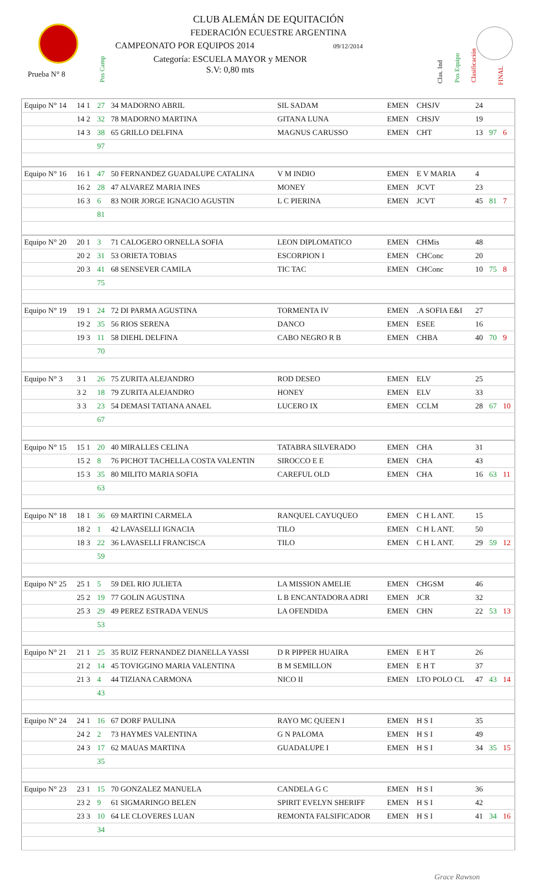CLUB ALEMÁN DE EQUITACIÓN
FEDERACIÓN ECUESTRE ARGENTINA
CAMPEONATO POR EQUIPOS 2014 09/12/2014
Categoría: ESCUELA MAYOR y MENOR
S.V: 0,80 mts
Prueba N° 8
Pos Camp
Clas. Ind
Pos Equipo
Clasificación
FINAL
| Equipo N° 14 | 14 1 | 27 | 34 MADORNO ABRIL | SIL SADAM | EMEN | CHSJV | 24 | | |
| | 14 2 | 32 | 78 MADORNO MARTINA | GITANA LUNA | EMEN | CHSJV | 19 | | |
| | 14 3 | 38 | 65 GRILLO DELFINA | MAGNUS CARUSSO | EMEN | CHT | 13 | 97 | 6 |
| | | 97 | | | | | | | |
| Equipo N° 16 | 16 1 | 47 | 50 FERNANDEZ GUADALUPE CATALINA | V M INDIO | EMEN | E V MARIA | 4 | | |
| | 16 2 | 28 | 47 ALVAREZ MARIA INES | MONEY | EMEN | JCVT | 23 | | |
| | 16 3 | 6 | 83 NOIR JORGE IGNACIO AGUSTIN | L C PIERINA | EMEN | JCVT | 45 | 81 | 7 |
| | | 81 | | | | | | | |
| Equipo N° 20 | 20 1 | 3 | 71 CALOGERO ORNELLA SOFIA | LEON DIPLOMATICO | EMEN | CHMis | 48 | | |
| | 20 2 | 31 | 53 ORIETA TOBIAS | ESCORPION I | EMEN | CHConc | 20 | | |
| | 20 3 | 41 | 68 SENSEVER CAMILA | TIC TAC | EMEN | CHConc | 10 | 75 | 8 |
| | | 75 | | | | | | | |
| Equipo N° 19 | 19 1 | 24 | 72 DI PARMA AGUSTINA | TORMENTA IV | EMEN | .A SOFIA E&I | 27 | | |
| | 19 2 | 35 | 56 RIOS SERENA | DANCO | EMEN | ESEE | 16 | | |
| | 19 3 | 11 | 58 DIEHL DELFINA | CABO NEGRO R B | EMEN | CHBA | 40 | 70 | 9 |
| | | 70 | | | | | | | |
| Equipo N° 3 | 3 1 | 26 | 75 ZURITA ALEJANDRO | ROD DESEO | EMEN | ELV | 25 | | |
| | 3 2 | 18 | 79 ZURITA ALEJANDRO | HONEY | EMEN | ELV | 33 | | |
| | 3 3 | 23 | 54 DEMASI TATIANA ANAEL | LUCERO IX | EMEN | CCLM | 28 | 67 | 10 |
| | | 67 | | | | | | | |
| Equipo N° 15 | 15 1 | 20 | 40 MIRALLES CELINA | TATABRA SILVERADO | EMEN | CHA | 31 | | |
| | 15 2 | 8 | 76 PICHOT TACHELLA COSTA VALENTIN | SIROCCO E E | EMEN | CHA | 43 | | |
| | 15 3 | 35 | 80 MILITO MARIA SOFIA | CAREFUL OLD | EMEN | CHA | 16 | 63 | 11 |
| | | 63 | | | | | | | |
| Equipo N° 18 | 18 1 | 36 | 69 MARTINI CARMELA | RANQUEL CAYUQUEO | EMEN | C H L ANT. | 15 | | |
| | 18 2 | 1 | 42 LAVASELLI IGNACIA | TILO | EMEN | C H L ANT. | 50 | | |
| | 18 3 | 22 | 36 LAVASELLI FRANCISCA | TILO | EMEN | C H L ANT. | 29 | 59 | 12 |
| | | 59 | | | | | | | |
| Equipo N° 25 | 25 1 | 5 | 59 DEL RIO JULIETA | LA MISSION AMELIE | EMEN | CHGSM | 46 | | |
| | 25 2 | 19 | 77 GOLIN AGUSTINA | L B ENCANTADORA ADRI | EMEN | JCR | 32 | | |
| | 25 3 | 29 | 49 PEREZ ESTRADA VENUS | LA OFENDIDA | EMEN | CHN | 22 | 53 | 13 |
| | | 53 | | | | | | | |
| Equipo N° 21 | 21 1 | 25 | 35 RUIZ FERNANDEZ DIANELLA YASSI | D R PIPPER HUAIRA | EMEN | E H T | 26 | | |
| | 21 2 | 14 | 45 TOVIGGINO MARIA VALENTINA | B M SEMILLON | EMEN | E H T | 37 | | |
| | 21 3 | 4 | 44 TIZIANA CARMONA | NICO II | EMEN | LTO POLO CL | 47 | 43 | 14 |
| | | 43 | | | | | | | |
| Equipo N° 24 | 24 1 | 16 | 67 DORF PAULINA | RAYO MC QUEEN I | EMEN | H S I | 35 | | |
| | 24 2 | 2 | 73 HAYMES VALENTINA | G N PALOMA | EMEN | H S I | 49 | | |
| | 24 3 | 17 | 62 MAUAS MARTINA | GUADALUPE I | EMEN | H S I | 34 | 35 | 15 |
| | | 35 | | | | | | | |
| Equipo N° 23 | 23 1 | 15 | 70 GONZALEZ MANUELA | CANDELA G C | EMEN | H S I | 36 | | |
| | 23 2 | 9 | 61 SIGMARINGO BELEN | SPIRIT EVELYN SHERIFF | EMEN | H S I | 42 | | |
| | 23 3 | 10 | 64 LE CLOVERES LUAN | REMONTA FALSIFICADOR | EMEN | H S I | 41 | 34 | 16 |
| | | 34 | | | | | | | |
Grace Rawson